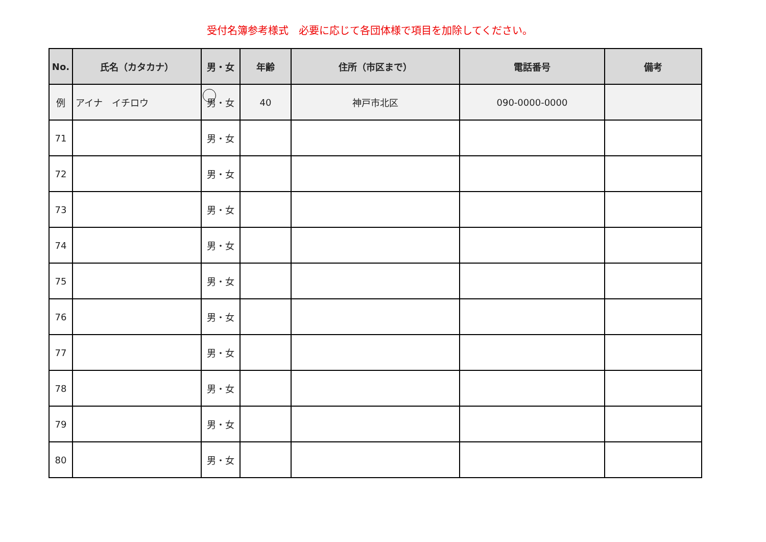受付名簿参考様式　必要に応じて各団体様で項目を加除してください。
| No. | 氏名（カタカナ） | 男・女 | 年齢 | 住所（市区まで） | 電話番号 | 備考 |
| --- | --- | --- | --- | --- | --- | --- |
| 例 | アイナ イチロウ | 男・女 | 40 | 神戸市北区 | 090-0000-0000 | |
| 71 | | 男・女 | | | | |
| 72 | | 男・女 | | | | |
| 73 | | 男・女 | | | | |
| 74 | | 男・女 | | | | |
| 75 | | 男・女 | | | | |
| 76 | | 男・女 | | | | |
| 77 | | 男・女 | | | | |
| 78 | | 男・女 | | | | |
| 79 | | 男・女 | | | | |
| 80 | | 男・女 | | | | |